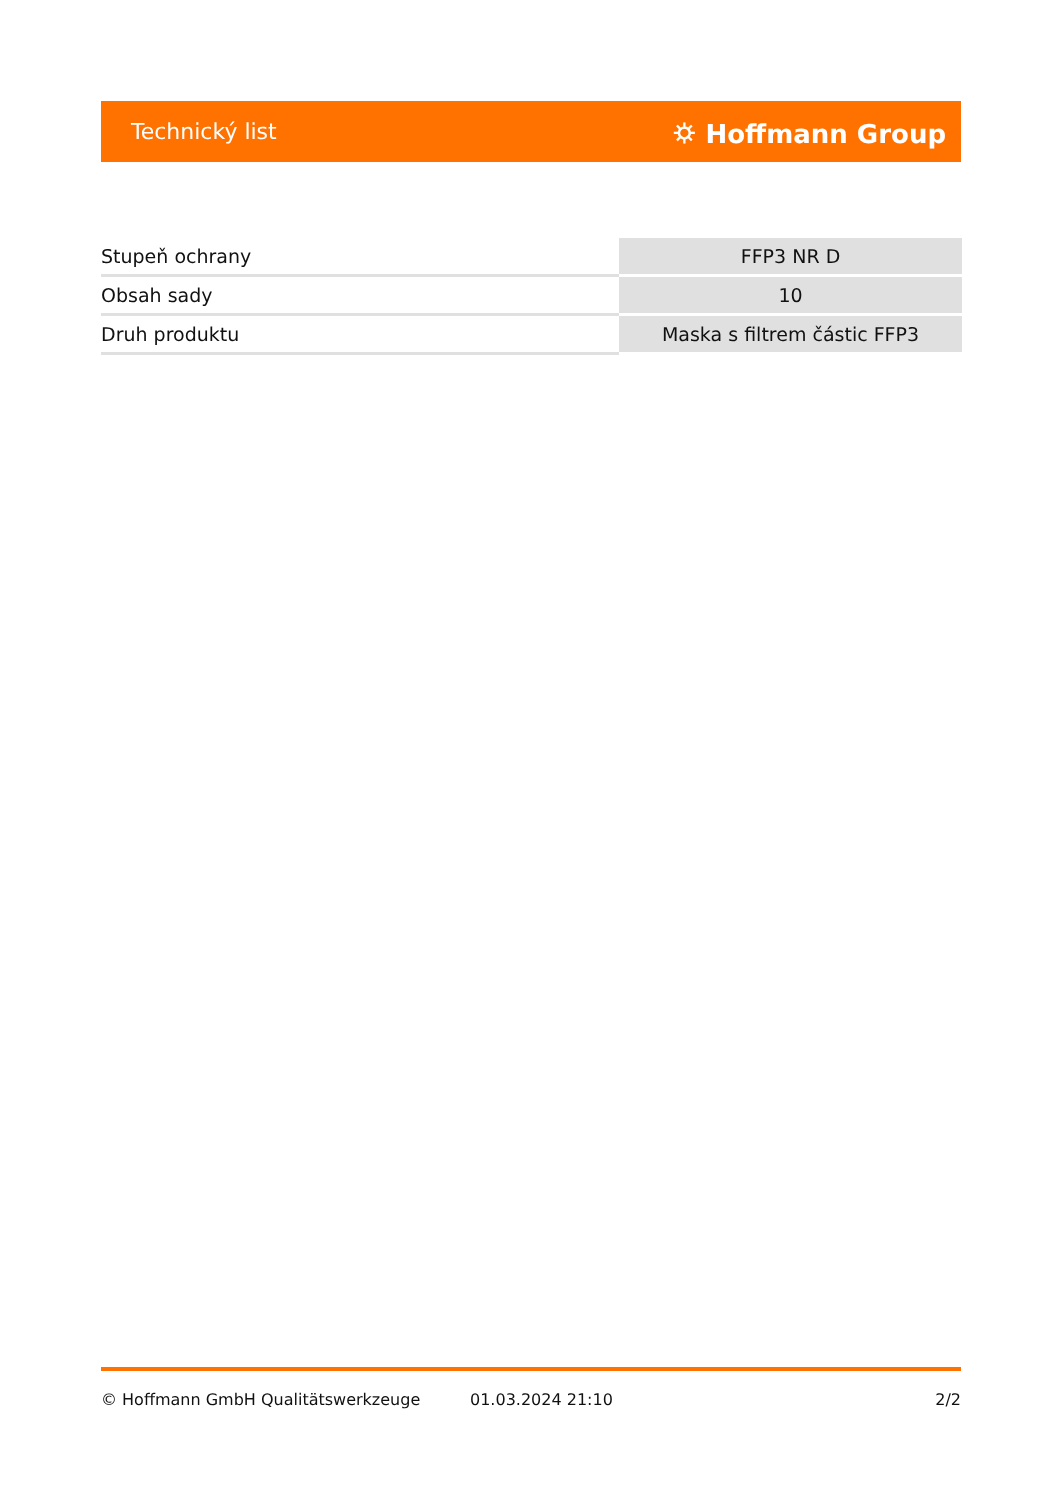Technický list ⛭ Hoffmann Group
| Stupeň ochrany | FFP3 NR D |
| Obsah sady | 10 |
| Druh produktu | Maska s filtrem částic FFP3 |
© Hoffmann GmbH Qualitätswerkzeuge 01.03.2024 21:10 2/2